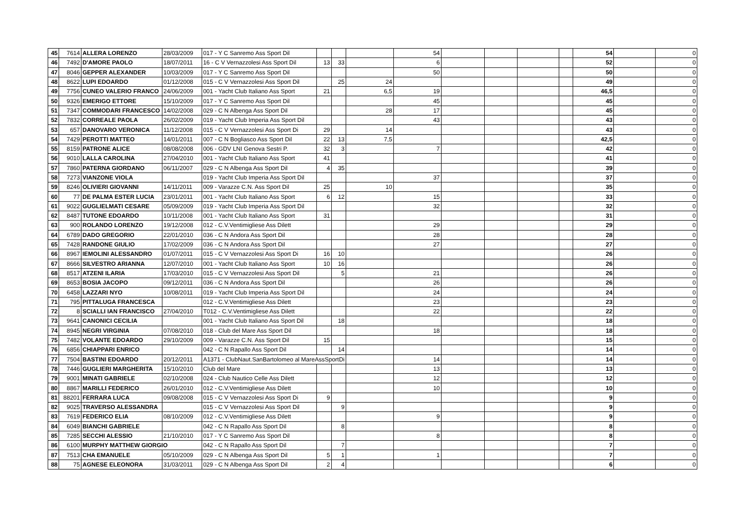| 45 | 7614 | ALLERA LORENZO | 28/03/2009 | 017 - Y C Sanremo Ass Sport Dil | | | | 54 | | | | | 54 | | 0 |
| 46 | 7492 | D'AMORE PAOLO | 18/07/2011 | 16 - C V Vernazzolesi Ass Sport Dil | 13 | 33 | | 6 | | | | | 52 | | 0 |
| 47 | 8046 | GEPPER ALEXANDER | 10/03/2009 | 017 - Y C Sanremo Ass Sport Dil | | | | 50 | | | | | 50 | | 0 |
| 48 | 8622 | LUPI EDOARDO | 01/12/2008 | 015 - C V Vernazzolesi Ass Sport Dil | | 25 | 24 | | | | | | 49 | | 0 |
| 49 | 7756 | CUNEO VALERIO FRANCO | 24/06/2009 | 001 - Yacht Club Italiano Ass Sport | 21 | | 6,5 | 19 | | | | | 46,5 | | 0 |
| 50 | 9326 | EMERIGO ETTORE | 15/10/2009 | 017 - Y C Sanremo Ass Sport Dil | | | | 45 | | | | | 45 | | 0 |
| 51 | 7347 | COMMODARI FRANCESCO | 14/02/2008 | 029 - C N Albenga Ass Sport Dil | | | 28 | 17 | | | | | 45 | | 0 |
| 52 | 7832 | CORREALE PAOLA | 26/02/2009 | 019 - Yacht Club Imperia Ass Sport Dil | | | | 43 | | | | | 43 | | 0 |
| 53 | 657 | DANOVARO VERONICA | 11/12/2008 | 015 - C V Vernazzolesi Ass Sport Di | 29 | | 14 | | | | | | 43 | | 0 |
| 54 | 7429 | PEROTTI MATTEO | 14/01/2011 | 007 - C N Bogliasco Ass Sport Dil | 22 | 13 | 7,5 | | | | | | 42,5 | | 0 |
| 55 | 8159 | PATRONE ALICE | 08/08/2008 | 006 - GDV LNI Genova Sestri P. | 32 | 3 | | 7 | | | | | 42 | | 0 |
| 56 | 9010 | LALLA CAROLINA | 27/04/2010 | 001 - Yacht Club Italiano Ass Sport | 41 | | | | | | | | 41 | | 0 |
| 57 | 7860 | PATERNA GIORDANO | 06/11/2007 | 029 - C N Albenga Ass Sport Dil | 4 | 35 | | | | | | | 39 | | 0 |
| 58 | 7273 | VIANZONE VIOLA | | 019 - Yacht Club Imperia Ass Sport Dil | | | | 37 | | | | | 37 | | 0 |
| 59 | 8246 | OLIVIERI GIOVANNI | 14/11/2011 | 009 - Varazze C.N. Ass Sport Dil | 25 | | 10 | | | | | | 35 | | 0 |
| 60 | 77 | DE PALMA ESTER LUCIA | 23/01/2011 | 001 - Yacht Club Italiano Ass Sport | 6 | 12 | | 15 | | | | | 33 | | 0 |
| 61 | 9022 | GUGLIELMATI CESARE | 05/09/2009 | 019 - Yacht Club Imperia Ass Sport Dil | | | | 32 | | | | | 32 | | 0 |
| 62 | 8487 | TUTONE EDOARDO | 10/11/2008 | 001 - Yacht Club Italiano Ass Sport | 31 | | | | | | | | 31 | | 0 |
| 63 | 900 | ROLANDO LORENZO | 19/12/2008 | 012 - C.V.Ventimigliese Ass Dilett | | | | 29 | | | | | 29 | | 0 |
| 64 | 6789 | DADO GREGORIO | 22/01/2010 | 036 - C N Andora Ass Sport Dil | | | | 28 | | | | | 28 | | 0 |
| 65 | 7428 | RANDONE GIULIO | 17/02/2009 | 036 - C N Andora Ass Sport Dil | | | | 27 | | | | | 27 | | 0 |
| 66 | 8967 | IEMOLINI ALESSANDRO | 01/07/2011 | 015 - C V Vernazzolesi Ass Sport Di | 16 | 10 | | | | | | | 26 | | 0 |
| 67 | 8666 | SILVESTRO ARIANNA | 12/07/2010 | 001 - Yacht Club Italiano Ass Sport | 10 | 16 | | | | | | | 26 | | 0 |
| 68 | 8517 | ATZENI ILARIA | 17/03/2010 | 015 - C V Vernazzolesi Ass Sport Dil | | 5 | | 21 | | | | | 26 | | 0 |
| 69 | 8653 | BOSIA JACOPO | 09/12/2011 | 036 - C N Andora Ass Sport Dil | | | | 26 | | | | | 26 | | 0 |
| 70 | 6458 | LAZZARI NYO | 10/08/2011 | 019 - Yacht Club Imperia Ass Sport Dil | | | | 24 | | | | | 24 | | 0 |
| 71 | 795 | PITTALUGA FRANCESCA | | 012 - C.V.Ventimigliese Ass Dilett | | | | 23 | | | | | 23 | | 0 |
| 72 | 8 | SCIALLI IAN FRANCISCO | 27/04/2010 | T012 - C.V.Ventimigliese Ass Dilett | | | | 22 | | | | | 22 | | 0 |
| 73 | 9641 | CANONICI CECILIA | | 001 - Yacht Club Italiano Ass Sport Dil | | 18 | | | | | | | 18 | | 0 |
| 74 | 8945 | NEGRI VIRGINIA | 07/08/2010 | 018 - Club del Mare Ass Sport Dil | | | | 18 | | | | | 18 | | 0 |
| 75 | 7482 | VOLANTE EDOARDO | 29/10/2009 | 009 - Varazze C.N. Ass Sport Dil | 15 | | | | | | | | 15 | | 0 |
| 76 | 6856 | CHIAPPARI ENRICO | | 042 - C N Rapallo Ass Sport Dil | | 14 | | | | | | | 14 | | 0 |
| 77 | 7504 | BASTINI EDOARDO | 20/12/2011 | A1371 - ClubNaut.SanBartolomeo al MareAssSportDi | | | | 14 | | | | | 14 | | 0 |
| 78 | 7446 | GUGLIERI MARGHERITA | 15/10/2010 | Club del Mare | | | | 13 | | | | | 13 | | 0 |
| 79 | 9001 | MINATI GABRIELE | 02/10/2008 | 024 - Club Nautico Celle Ass Dilett | | | | 12 | | | | | 12 | | 0 |
| 80 | 8867 | MARILLI FEDERICO | 26/01/2010 | 012 - C.V.Ventimigliese Ass Dilett | | | | 10 | | | | | 10 | | 0 |
| 81 | 88201 | FERRARA LUCA | 09/08/2008 | 015 - C V Vernazzolesi Ass Sport Di | 9 | | | | | | | | 9 | | 0 |
| 82 | 9025 | TRAVERSO ALESSANDRA | | 015 - C V Vernazzolesi Ass Sport Dil | | 9 | | | | | | | 9 | | 0 |
| 83 | 7619 | FEDERICO ELIA | 08/10/2009 | 012 - C.V.Ventimigliese Ass Dilett | | | | 9 | | | | | 9 | | 0 |
| 84 | 6049 | BIANCHI GABRIELE | | 042 - C N Rapallo Ass Sport Dil | | 8 | | | | | | | 8 | | 0 |
| 85 | 7285 | SECCHI ALESSIO | 21/10/2010 | 017 - Y C Sanremo Ass Sport Dil | | | | 8 | | | | | 8 | | 0 |
| 86 | 6100 | MURPHY MATTHEW GIORGIO | | 042 - C N Rapallo Ass Sport Dil | | 7 | | | | | | | 7 | | 0 |
| 87 | 7513 | CHA EMANUELE | 05/10/2009 | 029 - C N Albenga Ass Sport Dil | 5 | 1 | | 1 | | | | | 7 | | 0 |
| 88 | 75 | AGNESE ELEONORA | 31/03/2011 | 029 - C N Albenga Ass Sport Dil | 2 | 4 | | | | | | | 6 | | 0 |